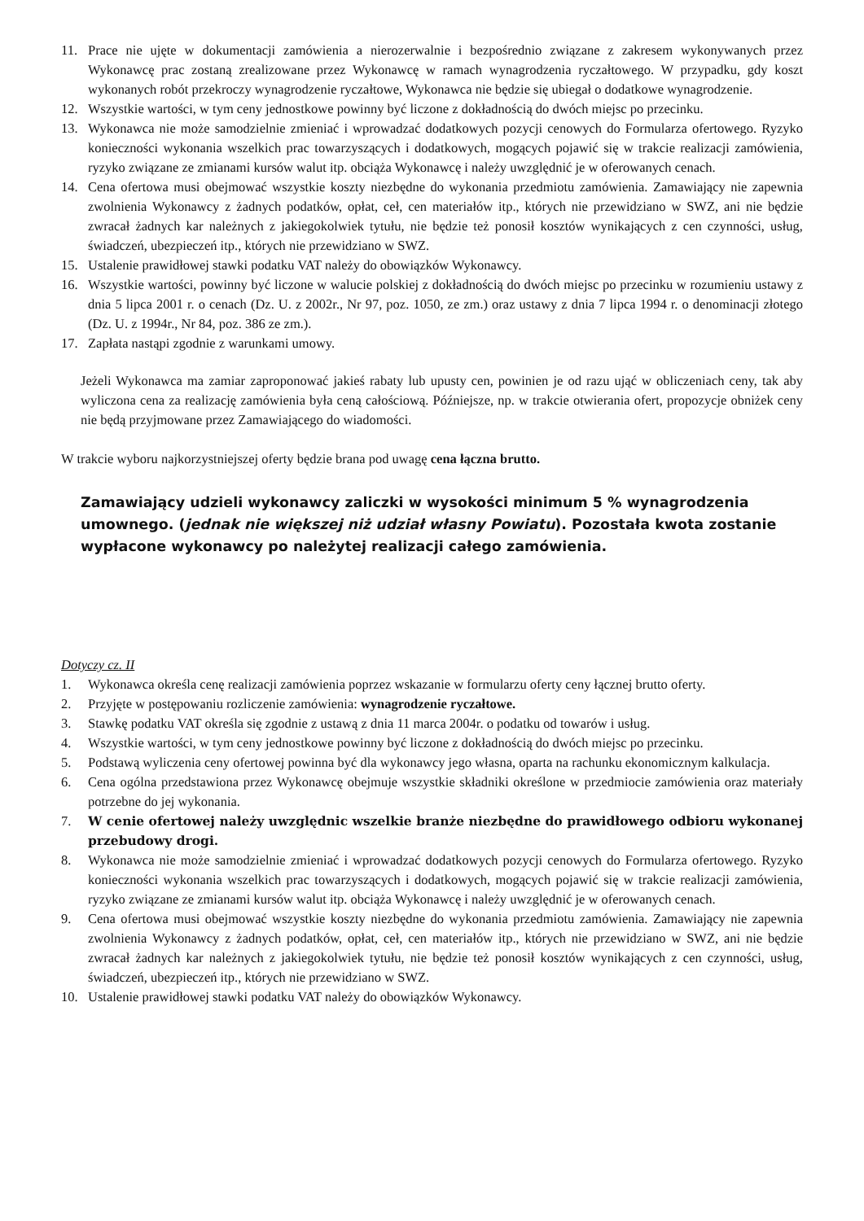11. Prace nie ujęte w dokumentacji zamówienia a nierozerwalnie i bezpośrednio związane z zakresem wykonywanych przez Wykonawcę prac zostaną zrealizowane przez Wykonawcę w ramach wynagrodzenia ryczałtowego. W przypadku, gdy koszt wykonanych robót przekroczy wynagrodzenie ryczałtowe, Wykonawca nie będzie się ubiegał o dodatkowe wynagrodzenie.
12. Wszystkie wartości, w tym ceny jednostkowe powinny być liczone z dokładnością do dwóch miejsc po przecinku.
13. Wykonawca nie może samodzielnie zmieniać i wprowadzać dodatkowych pozycji cenowych do Formularza ofertowego. Ryzyko konieczności wykonania wszelkich prac towarzyszących i dodatkowych, mogących pojawić się w trakcie realizacji zamówienia, ryzyko związane ze zmianami kursów walut itp. obciąża Wykonawcę i należy uwzględnić je w oferowanych cenach.
14. Cena ofertowa musi obejmować wszystkie koszty niezbędne do wykonania przedmiotu zamówienia. Zamawiający nie zapewnia zwolnienia Wykonawcy z żadnych podatków, opłat, ceł, cen materiałów itp., których nie przewidziano w SWZ, ani nie będzie zwracał żadnych kar należnych z jakiegokolwiek tytułu, nie będzie też ponosił kosztów wynikających z cen czynności, usług, świadczeń, ubezpieczeń itp., których nie przewidziano w SWZ.
15. Ustalenie prawidłowej stawki podatku VAT należy do obowiązków Wykonawcy.
16. Wszystkie wartości, powinny być liczone w walucie polskiej z dokładnością do dwóch miejsc po przecinku w rozumieniu ustawy z dnia 5 lipca 2001 r. o cenach (Dz. U. z 2002r., Nr 97, poz. 1050, ze zm.) oraz ustawy z dnia 7 lipca 1994 r. o denominacji złotego (Dz. U. z 1994r., Nr 84, poz. 386 ze zm.).
17. Zapłata nastąpi zgodnie z warunkami umowy.
Jeżeli Wykonawca ma zamiar zaproponować jakieś rabaty lub upusty cen, powinien je od razu ująć w obliczeniach ceny, tak aby wyliczona cena za realizację zamówienia była ceną całościową. Późniejsze, np. w trakcie otwierania ofert, propozycje obniżek ceny nie będą przyjmowane przez Zamawiającego do wiadomości.
W trakcie wyboru najkorzystniejszej oferty będzie brana pod uwagę cena łączna brutto.
Zamawiający udzieli wykonawcy zaliczki w wysokości minimum 5 % wynagrodzenia umownego. (jednak nie większej niż udział własny Powiatu). Pozostała kwota zostanie wypłacone wykonawcy po należytej realizacji całego zamówienia.
Dotyczy cz. II
1. Wykonawca określa cenę realizacji zamówienia poprzez wskazanie w formularzu oferty ceny łącznej brutto oferty.
2. Przyjęte w postępowaniu rozliczenie zamówienia: wynagrodzenie ryczałtowe.
3. Stawkę podatku VAT określa się zgodnie z ustawą z dnia 11 marca 2004r. o podatku od towarów i usług.
4. Wszystkie wartości, w tym ceny jednostkowe powinny być liczone z dokładnością do dwóch miejsc po przecinku.
5. Podstawą wyliczenia ceny ofertowej powinna być dla wykonawcy jego własna, oparta na rachunku ekonomicznym kalkulacja.
6. Cena ogólna przedstawiona przez Wykonawcę obejmuje wszystkie składniki określone w przedmiocie zamówienia oraz materiały potrzebne do jej wykonania.
7. W cenie ofertowej należy uwzględnic wszelkie branże niezbędne do prawidłowego odbioru wykonanej przebudowy drogi.
8. Wykonawca nie może samodzielnie zmieniać i wprowadzać dodatkowych pozycji cenowych do Formularza ofertowego. Ryzyko konieczności wykonania wszelkich prac towarzyszących i dodatkowych, mogących pojawić się w trakcie realizacji zamówienia, ryzyko związane ze zmianami kursów walut itp. obciąża Wykonawcę i należy uwzględnić je w oferowanych cenach.
9. Cena ofertowa musi obejmować wszystkie koszty niezbędne do wykonania przedmiotu zamówienia. Zamawiający nie zapewnia zwolnienia Wykonawcy z żadnych podatków, opłat, ceł, cen materiałów itp., których nie przewidziano w SWZ, ani nie będzie zwracał żadnych kar należnych z jakiegokolwiek tytułu, nie będzie też ponosił kosztów wynikających z cen czynności, usług, świadczeń, ubezpieczeń itp., których nie przewidziano w SWZ.
10. Ustalenie prawidłowej stawki podatku VAT należy do obowiązków Wykonawcy.